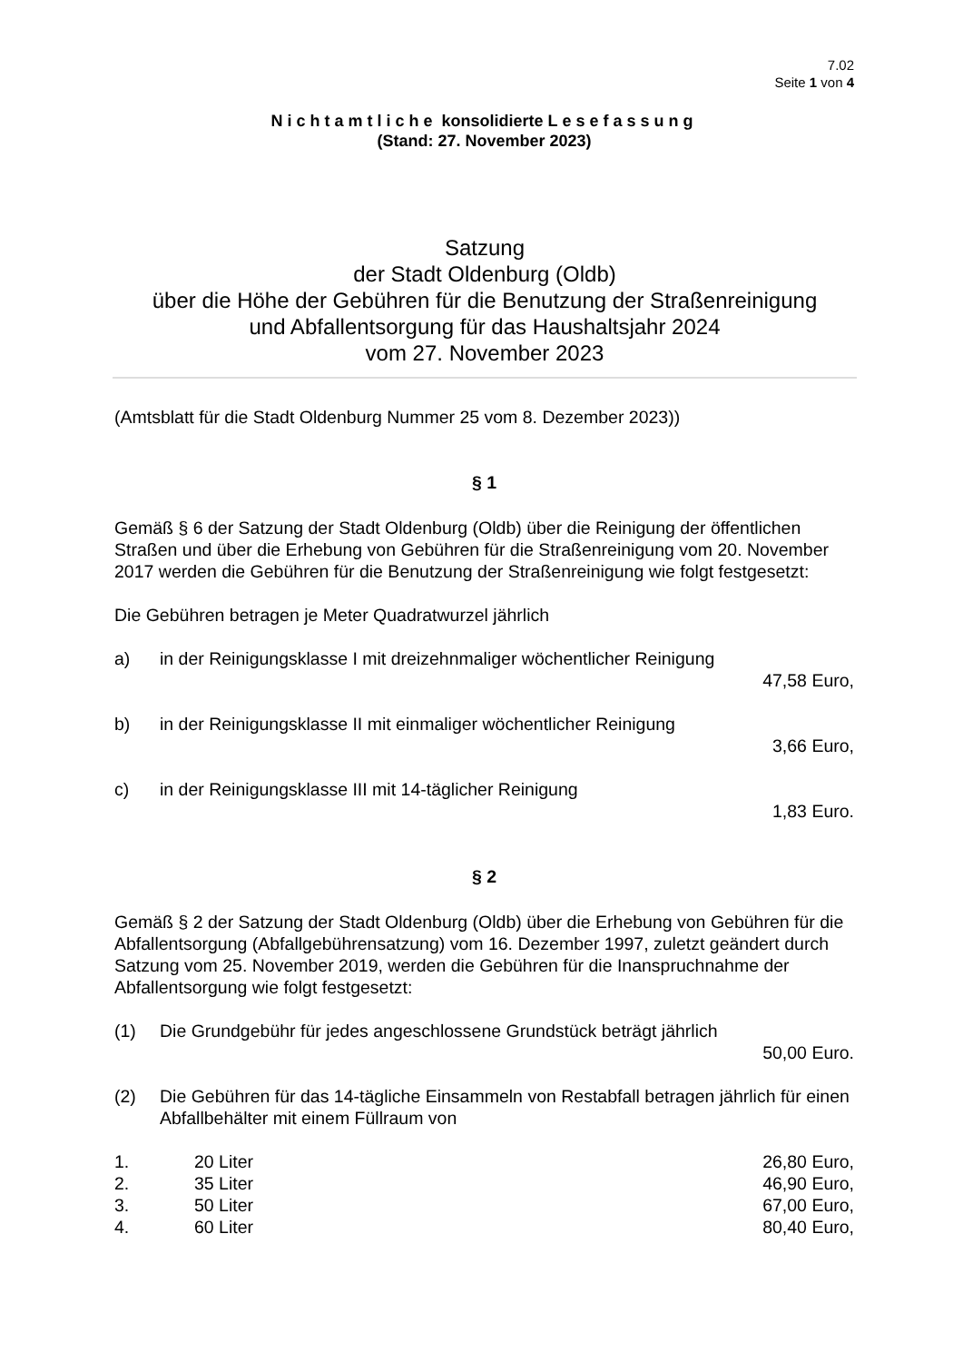7.02
Seite 1 von 4
Nichtamtliche konsolidierte Lesefassung
(Stand: 27. November 2023)
Satzung
der Stadt Oldenburg (Oldb)
über die Höhe der Gebühren für die Benutzung der Straßenreinigung
und Abfallentsorgung für das Haushaltsjahr 2024
vom 27. November 2023
(Amtsblatt für die Stadt Oldenburg Nummer 25 vom 8. Dezember 2023))
§ 1
Gemäß § 6 der Satzung der Stadt Oldenburg (Oldb) über die Reinigung der öffentli­chen Straßen und über die Erhebung von Gebühren für die Straßenreinigung vom 20. November 2017 werden die Gebühren für die Benutzung der Straßenreinigung wie folgt festgesetzt:
Die Gebühren betragen je Meter Quadratwurzel jährlich
a) in der Reinigungsklasse I mit dreizehnmaliger wöchentlicher Reinigung
47,58 Euro,
b) in der Reinigungsklasse II mit einmaliger wöchentlicher Reinigung
3,66 Euro,
c) in der Reinigungsklasse III mit 14-täglicher Reinigung
1,83 Euro.
§ 2
Gemäß § 2 der Satzung der Stadt Oldenburg (Oldb) über die Erhebung von Gebüh­ren für die Abfallentsorgung (Abfallgebührensatzung) vom 16. Dezember 1997, zu­letzt geändert durch Satzung vom 25. November 2019, werden die Gebühren für die Inanspruchnahme der Abfallentsorgung wie folgt festgesetzt:
(1) Die Grundgebühr für jedes angeschlossene Grundstück beträgt jährlich
50,00 Euro.
(2) Die Gebühren für das 14-tägliche Einsammeln von Restabfall betragen jährlich für einen Abfallbehälter mit einem Füllraum von
1. 20 Liter 26,80 Euro,
2. 35 Liter 46,90 Euro,
3. 50 Liter 67,00 Euro,
4. 60 Liter 80,40 Euro,